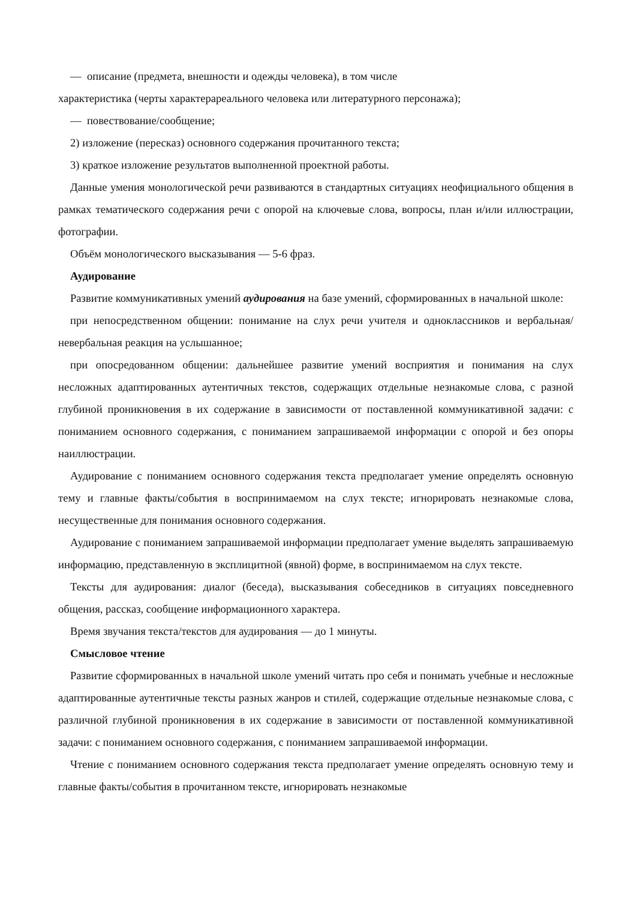— описание (предмета, внешности и одежды человека), в том числе
характеристика (черты характерареального человека или литературного персонажа);
— повествование/сообщение;
2) изложение (пересказ) основного содержания прочитанного текста;
3) краткое изложение результатов выполненной проектной работы.
Данные умения монологической речи развиваются в стандартных ситуациях неофициального общения в рамках тематического содержания речи с опорой на ключевые слова, вопросы, план и/или иллюстрации, фотографии.
Объём монологического высказывания — 5-6 фраз.
Аудирование
Развитие коммуникативных умений аудирования на базе умений, сформированных в начальной школе:
при непосредственном общении: понимание на слух речи учителя и одноклассников и вербальная/невербальная реакция на услышанное;
при опосредованном общении: дальнейшее развитие умений восприятия и понимания на слух несложных адаптированных аутентичных текстов, содержащих отдельные незнакомые слова, с разной глубиной проникновения в их содержание в зависимости от поставленной коммуникативной задачи: с пониманием основного содержания, с пониманием запрашиваемой информации с опорой и без опоры наиллюстрации.
Аудирование с пониманием основного содержания текста предполагает умение определять основную тему и главные факты/события в воспринимаемом на слух тексте; игнорировать незнакомые слова, несущественные для понимания основного содержания.
Аудирование с пониманием запрашиваемой информации предполагает умение выделять запрашиваемую информацию, представленную в эксплицитной (явной) форме, в воспринимаемом на слух тексте.
Тексты для аудирования: диалог (беседа), высказывания собеседников в ситуациях повседневного общения, рассказ, сообщение информационного характера.
Время звучания текста/текстов для аудирования — до 1 минуты.
Смысловое чтение
Развитие сформированных в начальной школе умений читать про себя и понимать учебные и несложные адаптированные аутентичные тексты разных жанров и стилей, содержащие отдельные незнакомые слова, с различной глубиной проникновения в их содержание в зависимости от поставленной коммуникативной задачи: с пониманием основного содержания, с пониманием запрашиваемой информации.
Чтение с пониманием основного содержания текста предполагает умение определять основную тему и главные факты/события в прочитанном тексте, игнорировать незнакомые